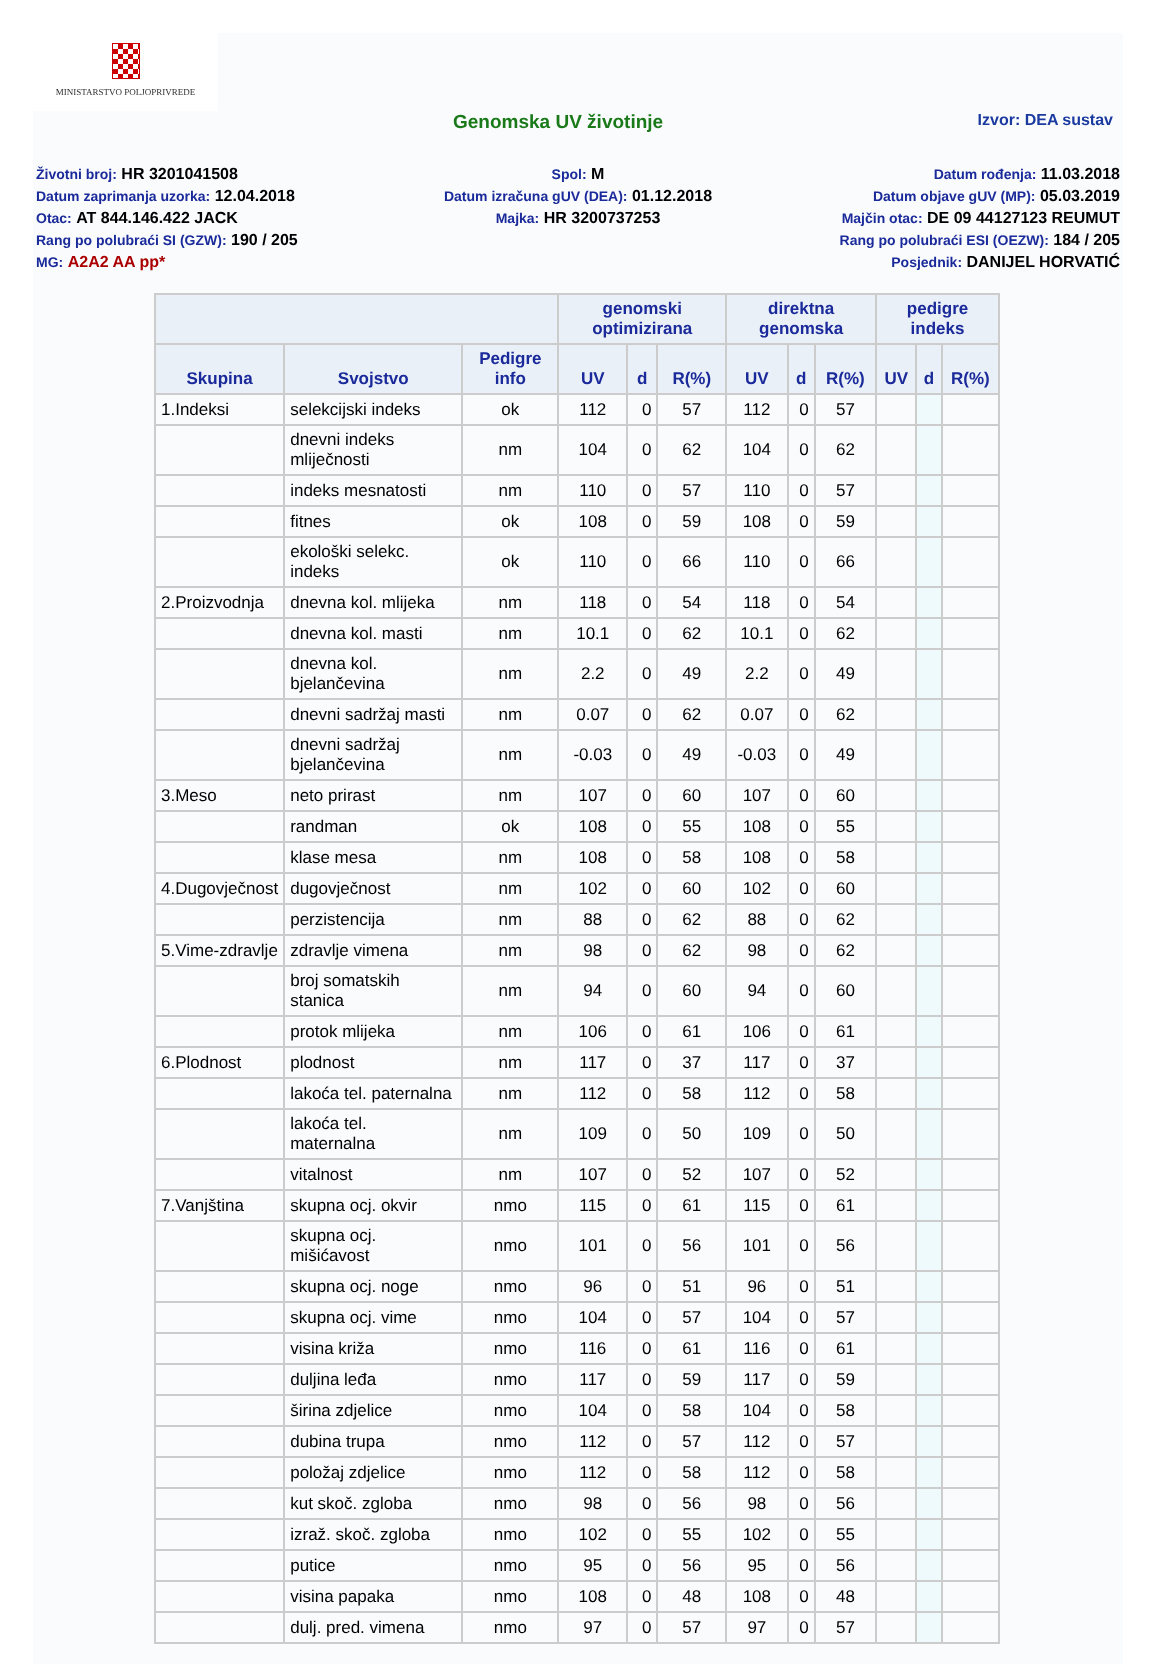MINISTARSTVO POLJOPRIVREDE
Genomska UV životinje
Izvor: DEA sustav
Životni broj: HR 3201041508
Spol: M
Datum rođenja: 11.03.2018
Datum zaprimanja uzorka: 12.04.2018
Datum izračuna gUV (DEA): 01.12.2018
Datum objave gUV (MP): 05.03.2019
Otac: AT 844.146.422 JACK
Majka: HR 3200737253
Majčin otac: DE 09 44127123 REUMUT
Rang po polubraći SI (GZW): 190 / 205
Rang po polubraći ESI (OEZW): 184 / 205
MG: A2A2 AA pp*
Posjednik: DANIJEL HORVATIĆ
| | | | genomski optimizirana | | | direktna genomska | | | pedigre indeks | | |
| --- | --- | --- | --- | --- | --- | --- | --- | --- | --- | --- | --- |
| Skupina | Svojstvo | Pedigre info | UV | d | R(%) | UV | d | R(%) | UV | d | R(%) |
| 1.Indeksi | selekcijski indeks | ok | 112 | 0 | 57 | 112 | 0 | 57 | | | |
| | dnevni indeks mliječnosti | nm | 104 | 0 | 62 | 104 | 0 | 62 | | | |
| | indeks mesnatosti | nm | 110 | 0 | 57 | 110 | 0 | 57 | | | |
| | fitnes | ok | 108 | 0 | 59 | 108 | 0 | 59 | | | |
| | ekološki selekc. indeks | ok | 110 | 0 | 66 | 110 | 0 | 66 | | | |
| 2.Proizvodnja | dnevna kol. mlijeka | nm | 118 | 0 | 54 | 118 | 0 | 54 | | | |
| | dnevna kol. masti | nm | 10.1 | 0 | 62 | 10.1 | 0 | 62 | | | |
| | dnevna kol. bjelančevina | nm | 2.2 | 0 | 49 | 2.2 | 0 | 49 | | | |
| | dnevni sadržaj masti | nm | 0.07 | 0 | 62 | 0.07 | 0 | 62 | | | |
| | dnevni sadržaj bjelančevina | nm | -0.03 | 0 | 49 | -0.03 | 0 | 49 | | | |
| 3.Meso | neto prirast | nm | 107 | 0 | 60 | 107 | 0 | 60 | | | |
| | randman | ok | 108 | 0 | 55 | 108 | 0 | 55 | | | |
| | klase mesa | nm | 108 | 0 | 58 | 108 | 0 | 58 | | | |
| 4.Dugovječnost | dugovječnost | nm | 102 | 0 | 60 | 102 | 0 | 60 | | | |
| | perzistencija | nm | 88 | 0 | 62 | 88 | 0 | 62 | | | |
| 5.Vime-zdravlje | zdravlje vimena | nm | 98 | 0 | 62 | 98 | 0 | 62 | | | |
| | broj somatskih stanica | nm | 94 | 0 | 60 | 94 | 0 | 60 | | | |
| | protok mlijeka | nm | 106 | 0 | 61 | 106 | 0 | 61 | | | |
| 6.Plodnost | plodnost | nm | 117 | 0 | 37 | 117 | 0 | 37 | | | |
| | lakoća tel. paternalna | nm | 112 | 0 | 58 | 112 | 0 | 58 | | | |
| | lakoća tel. maternalna | nm | 109 | 0 | 50 | 109 | 0 | 50 | | | |
| | vitalnost | nm | 107 | 0 | 52 | 107 | 0 | 52 | | | |
| 7.Vanjština | skupna ocj. okvir | nmo | 115 | 0 | 61 | 115 | 0 | 61 | | | |
| | skupna ocj. mišićavost | nmo | 101 | 0 | 56 | 101 | 0 | 56 | | | |
| | skupna ocj. noge | nmo | 96 | 0 | 51 | 96 | 0 | 51 | | | |
| | skupna ocj. vime | nmo | 104 | 0 | 57 | 104 | 0 | 57 | | | |
| | visina križa | nmo | 116 | 0 | 61 | 116 | 0 | 61 | | | |
| | duljina leđa | nmo | 117 | 0 | 59 | 117 | 0 | 59 | | | |
| | širina zdjelice | nmo | 104 | 0 | 58 | 104 | 0 | 58 | | | |
| | dubina trupa | nmo | 112 | 0 | 57 | 112 | 0 | 57 | | | |
| | položaj zdjelice | nmo | 112 | 0 | 58 | 112 | 0 | 58 | | | |
| | kut skoč. zgloba | nmo | 98 | 0 | 56 | 98 | 0 | 56 | | | |
| | izraž. skoč. zgloba | nmo | 102 | 0 | 55 | 102 | 0 | 55 | | | |
| | putice | nmo | 95 | 0 | 56 | 95 | 0 | 56 | | | |
| | visina papaka | nmo | 108 | 0 | 48 | 108 | 0 | 48 | | | |
| | dulj. pred. vimena | nmo | 97 | 0 | 57 | 97 | 0 | 57 | | | |